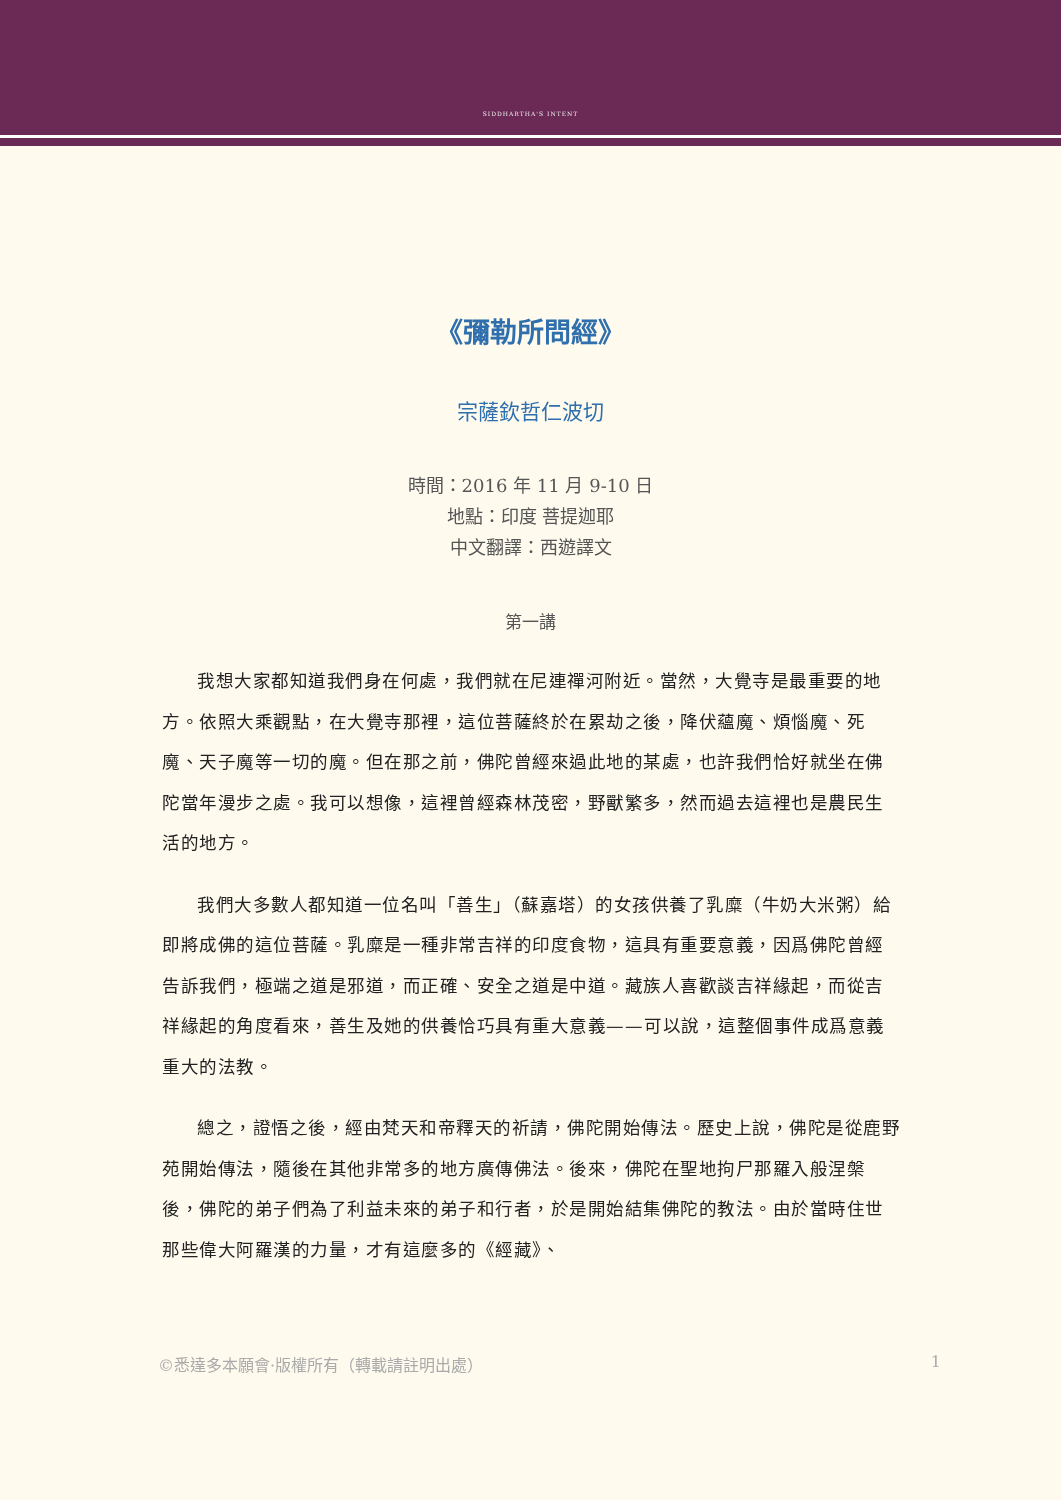SIDDHARTHA'S INTENT
《彌勒所問經》
宗薩欽哲仁波切
時間：2016 年 11 月 9-10 日
地點：印度 菩提迦耶
中文翻譯：西遊譯文
第一講
我想大家都知道我們身在何處，我們就在尼連禪河附近。當然，大覺寺是最重要的地方。依照大乘觀點，在大覺寺那裡，這位菩薩終於在累劫之後，降伏蘊魔、煩惱魔、死魔、天子魔等一切的魔。但在那之前，佛陀曾經來過此地的某處，也許我們恰好就坐在佛陀當年漫步之處。我可以想像，這裡曾經森林茂密，野獸繁多，然而過去這裡也是農民生活的地方。
我們大多數人都知道一位名叫「善生」（蘇嘉塔）的女孩供養了乳糜（牛奶大米粥）給即將成佛的這位菩薩。乳糜是一種非常吉祥的印度食物，這具有重要意義，因爲佛陀曾經告訴我們，極端之道是邪道，而正確、安全之道是中道。藏族人喜歡談吉祥緣起，而從吉祥緣起的角度看來，善生及她的供養恰巧具有重大意義——可以說，這整個事件成爲意義重大的法教。
總之，證悟之後，經由梵天和帝釋天的祈請，佛陀開始傳法。歷史上說，佛陀是從鹿野苑開始傳法，隨後在其他非常多的地方廣傳佛法。後來，佛陀在聖地拘尸那羅入般涅槃後，佛陀的弟子們為了利益未來的弟子和行者，於是開始結集佛陀的教法。由於當時住世那些偉大阿羅漢的力量，才有這麼多的《經藏》、
©悉達多本願會·版權所有（轉載請註明出處） 1